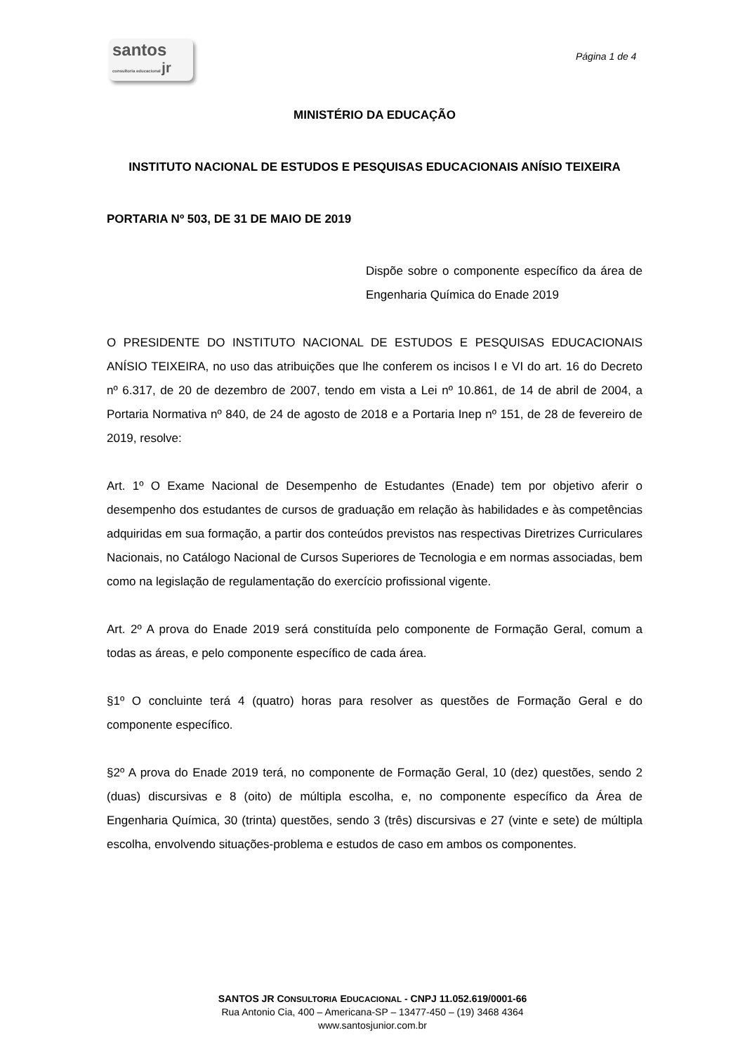santos
consultoria educacional jr
Página 1 de 4
MINISTÉRIO DA EDUCAÇÃO
INSTITUTO NACIONAL DE ESTUDOS E PESQUISAS EDUCACIONAIS ANÍSIO TEIXEIRA
PORTARIA Nº 503, DE 31 DE MAIO DE 2019
Dispõe sobre o componente específico da área de Engenharia Química do Enade 2019
O PRESIDENTE DO INSTITUTO NACIONAL DE ESTUDOS E PESQUISAS EDUCACIONAIS ANÍSIO TEIXEIRA, no uso das atribuições que lhe conferem os incisos I e VI do art. 16 do Decreto nº 6.317, de 20 de dezembro de 2007, tendo em vista a Lei nº 10.861, de 14 de abril de 2004, a Portaria Normativa nº 840, de 24 de agosto de 2018 e a Portaria Inep nº 151, de 28 de fevereiro de 2019, resolve:
Art. 1º O Exame Nacional de Desempenho de Estudantes (Enade) tem por objetivo aferir o desempenho dos estudantes de cursos de graduação em relação às habilidades e às competências adquiridas em sua formação, a partir dos conteúdos previstos nas respectivas Diretrizes Curriculares Nacionais, no Catálogo Nacional de Cursos Superiores de Tecnologia e em normas associadas, bem como na legislação de regulamentação do exercício profissional vigente.
Art. 2º A prova do Enade 2019 será constituída pelo componente de Formação Geral, comum a todas as áreas, e pelo componente específico de cada área.
§1º O concluinte terá 4 (quatro) horas para resolver as questões de Formação Geral e do componente específico.
§2º A prova do Enade 2019 terá, no componente de Formação Geral, 10 (dez) questões, sendo 2 (duas) discursivas e 8 (oito) de múltipla escolha, e, no componente específico da Área de Engenharia Química, 30 (trinta) questões, sendo 3 (três) discursivas e 27 (vinte e sete) de múltipla escolha, envolvendo situações-problema e estudos de caso em ambos os componentes.
SANTOS JR CONSULTORIA EDUCACIONAL - CNPJ 11.052.619/0001-66
Rua Antonio Cia, 400 – Americana-SP – 13477-450 – (19) 3468 4364
www.santosjunior.com.br